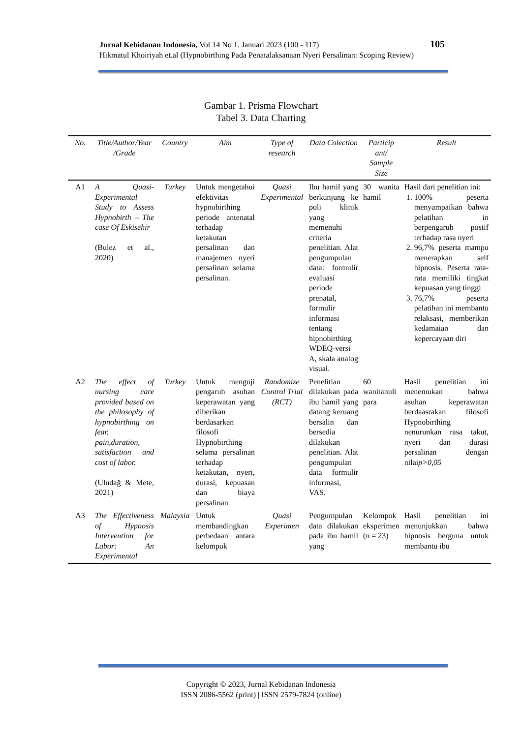Jurnal Kebidanan Indonesia, Vol 14 No 1. Januari 2023 (100 - 117)
Hikmatul Khoiriyah et.al (Hypnobirthing Pada Penatalaksanaan Nyeri Persalinan: Scoping Review)
105
Gambar 1. Prisma Flowchart
Tabel 3. Data Charting
| No. | Title/Author/Year /Grade | Country | Aim | Type of research | Data Colection | Particip ant/ Sample Size | Result |
| --- | --- | --- | --- | --- | --- | --- | --- |
| A1 | A Quasi-Experimental Study to Assess Hypnobirth – The case Of Eskisehir (Bulez et al., 2020) | Turkey | Untuk mengetahui efektivitas hypnobirthing periode antenatal terhadap ketakutan persalinan dan manajemen nyeri persalinan selama persalinan. | Quasi Experimental | Ibu hamil yang berkunjung ke poli klinik yang memenuhi criteria penelitian. Alat pengumpulan data: formulir evaluasi periode prenatal, formulir informasi tentang hipnobirthing WDEQ-versi A, skala analog visual. | 30 wanita hamil | Hasil dari penelitian ini: 1. 100% peserta menyampaikan bahwa pelatihan in berpengaruh postif terhadap rasa nyeri 2. 96,7% peserta mampu menerapkan self hipnosis. Peserta rata-rata memiliki tingkat kepuasan yang tinggi 3. 76,7% peserta pelatihan ini membantu relaksasi, memberikan kedamaian dan kepercayaan diri |
| A2 | The effect of nursing care provided based on the philosophy of hypnobirthing on fear, pain,duration, satisfaction and cost of labor. (Uludağ & Mete, 2021) | Turkey | Untuk menguji pengaruh asuhan keperawatan yang diberikan berdasarkan filosofi Hypnobirthing selama persalinan terhadap ketakutan, nyeri, durasi, kepuasan dan biaya persalinan | Randomize Control Trial (RCT) | Penelitian dilakukan pada ibu hamil yang datang keruang bersalin dan bersedia dilakukan penelitian. Alat pengumpulan data formulir informasi, VAS. | 60 wanitanuli para | Hasil penelitian ini menemukan bahwa asuhan keperawatan berdaasrakan filosofi Hypnobirthing nenurunkan rasa takut, nyeri dan durasi persalinan dengan nilai p>0,05 |
| A3 | The Effectiveness of Hypnosis Intervention for Labor: An Experimental | Malaysia | Untuk membandingkan perbedaan antara kelompok | Quasi Experimen | Pengumpulan data dilakukan pada ibu hamil yang | Kelompok eksperimen (n = 23) | Hasil penelitian ini menunjukkan bahwa hipnosis berguna untuk membantu ibu |
Copyright © 2023, Jurnal Kebidanan Indonesia
ISSN 2086-5562 (print) | ISSN 2579-7824 (online)